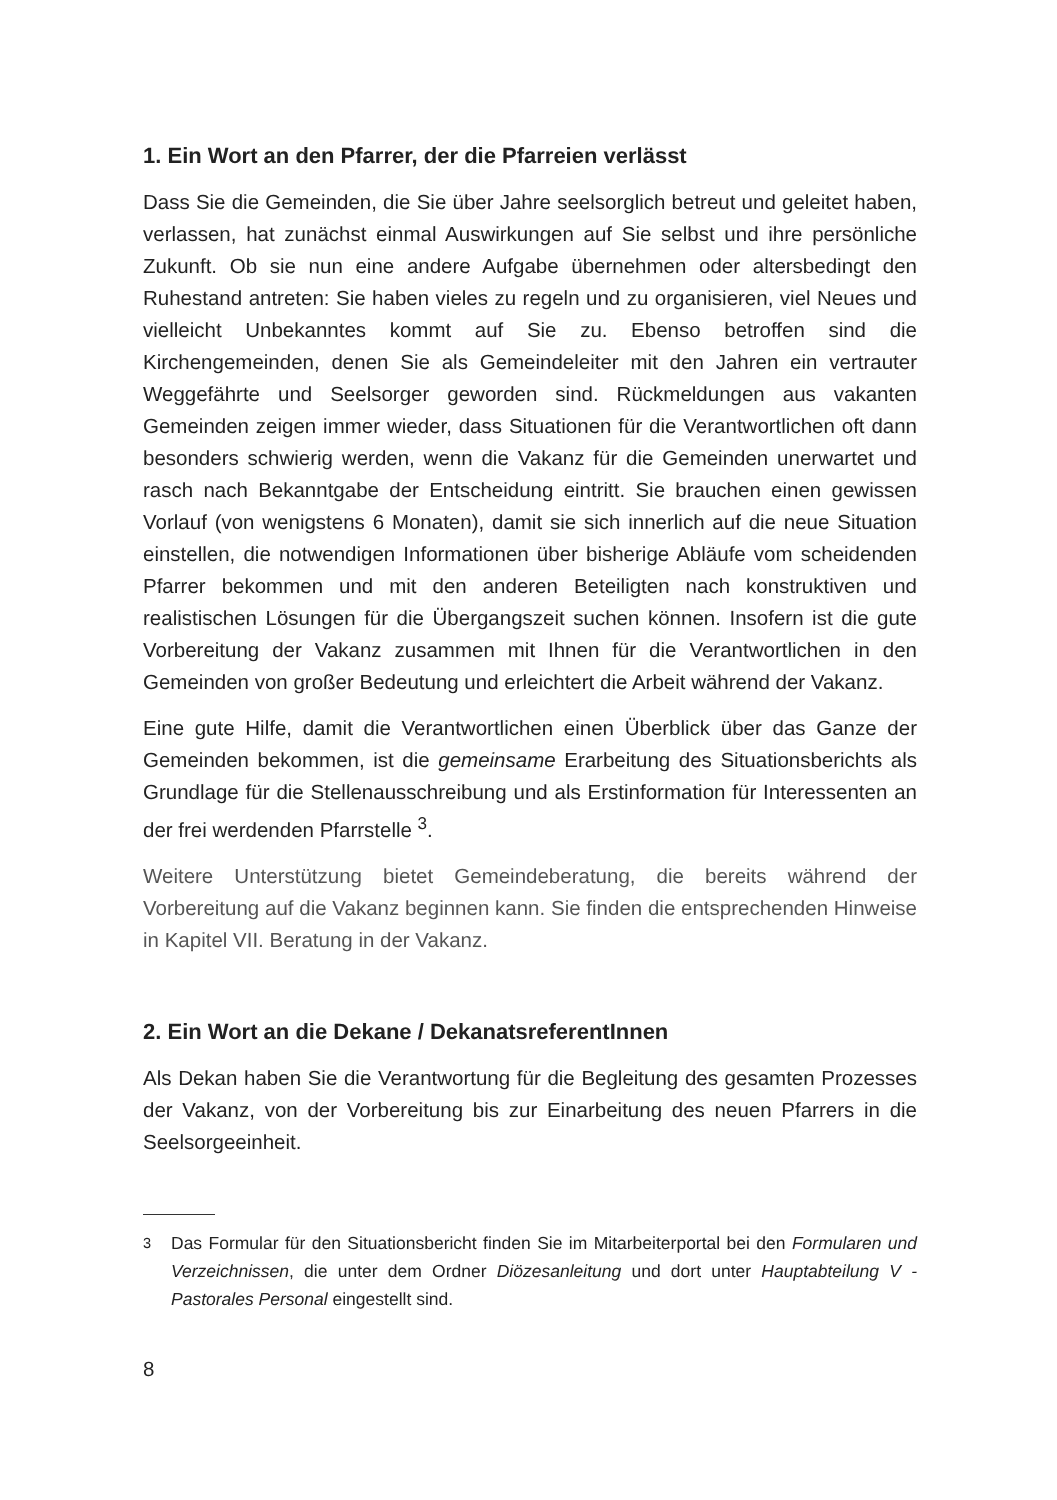1. Ein Wort an den Pfarrer, der die Pfarreien verlässt
Dass Sie die Gemeinden, die Sie über Jahre seelsorglich betreut und geleitet haben, verlassen, hat zunächst einmal Auswirkungen auf Sie selbst und ihre persönliche Zukunft. Ob sie nun eine andere Aufgabe übernehmen oder altersbedingt den Ruhestand antreten: Sie haben vieles zu regeln und zu organisieren, viel Neues und vielleicht Unbekanntes kommt auf Sie zu. Ebenso betroffen sind die Kirchengemeinden, denen Sie als Gemeindeleiter mit den Jahren ein vertrauter Weggefährte und Seelsorger geworden sind. Rückmeldungen aus vakanten Gemeinden zeigen immer wieder, dass Situationen für die Verantwortlichen oft dann besonders schwierig werden, wenn die Vakanz für die Gemeinden unerwartet und rasch nach Bekanntgabe der Entscheidung eintritt. Sie brauchen einen gewissen Vorlauf (von wenigstens 6 Monaten), damit sie sich innerlich auf die neue Situation einstellen, die notwendigen Informationen über bisherige Abläufe vom scheidenden Pfarrer bekommen und mit den anderen Beteiligten nach konstruktiven und realistischen Lösungen für die Übergangszeit suchen können. Insofern ist die gute Vorbereitung der Vakanz zusammen mit Ihnen für die Verantwortlichen in den Gemeinden von großer Bedeutung und erleichtert die Arbeit während der Vakanz.
Eine gute Hilfe, damit die Verantwortlichen einen Überblick über das Ganze der Gemeinden bekommen, ist die gemeinsame Erarbeitung des Situationsberichts als Grundlage für die Stellenausschreibung und als Erstinformation für Interessenten an der frei werdenden Pfarrstelle <sup>3</sup>.
Weitere Unterstützung bietet Gemeindeberatung, die bereits während der Vorbereitung auf die Vakanz beginnen kann. Sie finden die entsprechenden Hinweise in Kapitel VII. Beratung in der Vakanz.
2. Ein Wort an die Dekane / DekanatsreferentInnen
Als Dekan haben Sie die Verantwortung für die Begleitung des gesamten Prozesses der Vakanz, von der Vorbereitung bis zur Einarbeitung des neuen Pfarrers in die Seelsorgeeinheit.
<sup>3</sup> Das Formular für den Situationsbericht finden Sie im Mitarbeiterportal bei den Formularen und Verzeichnissen, die unter dem Ordner Diözesanleitung und dort unter Hauptabteilung V - Pastorales Personal eingestellt sind.
8